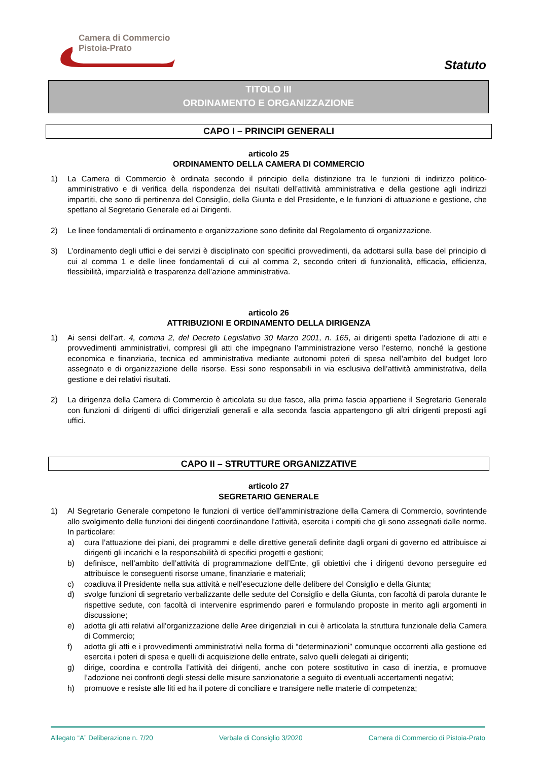Camera di Commercio
Pistoia-Prato
Statuto
TITOLO III
ORDINAMENTO E ORGANIZZAZIONE
CAPO I – PRINCIPI GENERALI
articolo 25
ORDINAMENTO DELLA CAMERA DI COMMERCIO
1) La Camera di Commercio è ordinata secondo il principio della distinzione tra le funzioni di indirizzo politico-amministrativo e di verifica della rispondenza dei risultati dell’attività amministrativa e della gestione agli indirizzi impartiti, che sono di pertinenza del Consiglio, della Giunta e del Presidente, e le funzioni di attuazione e gestione, che spettano al Segretario Generale ed ai Dirigenti.
2) Le linee fondamentali di ordinamento e organizzazione sono definite dal Regolamento di organizzazione.
3) L’ordinamento degli uffici e dei servizi è disciplinato con specifici provvedimenti, da adottarsi sulla base del principio di cui al comma 1 e delle linee fondamentali di cui al comma 2, secondo criteri di funzionalità, efficacia, efficienza, flessibilità, imparzialità e trasparenza dell’azione amministrativa.
articolo 26
ATTRIBUZIONI E ORDINAMENTO DELLA DIRIGENZA
1) Ai sensi dell’art. 4, comma 2, del Decreto Legislativo 30 Marzo 2001, n. 165, ai dirigenti spetta l’adozione di atti e provvedimenti amministrativi, compresi gli atti che impegnano l’amministrazione verso l’esterno, nonché la gestione economica e finanziaria, tecnica ed amministrativa mediante autonomi poteri di spesa nell'ambito del budget loro assegnato e di organizzazione delle risorse. Essi sono responsabili in via esclusiva dell’attività amministrativa, della gestione e dei relativi risultati.
2) La dirigenza della Camera di Commercio è articolata su due fasce, alla prima fascia appartiene il Segretario Generale con funzioni di dirigenti di uffici dirigenziali generali e alla seconda fascia appartengono gli altri dirigenti preposti agli uffici.
CAPO II – STRUTTURE ORGANIZZATIVE
articolo 27
SEGRETARIO GENERALE
1) Al Segretario Generale competono le funzioni di vertice dell’amministrazione della Camera di Commercio, sovrintende allo svolgimento delle funzioni dei dirigenti coordinandone l’attività, esercita i compiti che gli sono assegnati dalle norme. In particolare:
a) cura l’attuazione dei piani, dei programmi e delle direttive generali definite dagli organi di governo ed attribuisce ai dirigenti gli incarichi e la responsabilità di specifici progetti e gestioni;
b) definisce, nell’ambito dell’attività di programmazione dell’Ente, gli obiettivi che i dirigenti devono perseguire ed attribuisce le conseguenti risorse umane, finanziarie e materiali;
c) coadiuva il Presidente nella sua attività e nell’esecuzione delle delibere del Consiglio e della Giunta;
d) svolge funzioni di segretario verbalizzante delle sedute del Consiglio e della Giunta, con facoltà di parola durante le rispettive sedute, con facoltà di intervenire esprimendo pareri e formulando proposte in merito agli argomenti in discussione;
e) adotta gli atti relativi all’organizzazione delle Aree dirigenziali in cui è articolata la struttura funzionale della Camera di Commercio;
f) adotta gli atti e i provvedimenti amministrativi nella forma di “determinazioni” comunque occorrenti alla gestione ed esercita i poteri di spesa e quelli di acquisizione delle entrate, salvo quelli delegati ai dirigenti;
g) dirige, coordina e controlla l’attività dei dirigenti, anche con potere sostitutivo in caso di inerzia, e promuove l’adozione nei confronti degli stessi delle misure sanzionatorie a seguito di eventuali accertamenti negativi;
h) promuove e resiste alle liti ed ha il potere di conciliare e transigere nelle materie di competenza;
Allegato “A” Deliberazione n. 7/20 Verbale di Consiglio 3/2020 Camera di Commercio di Pistoia-Prato